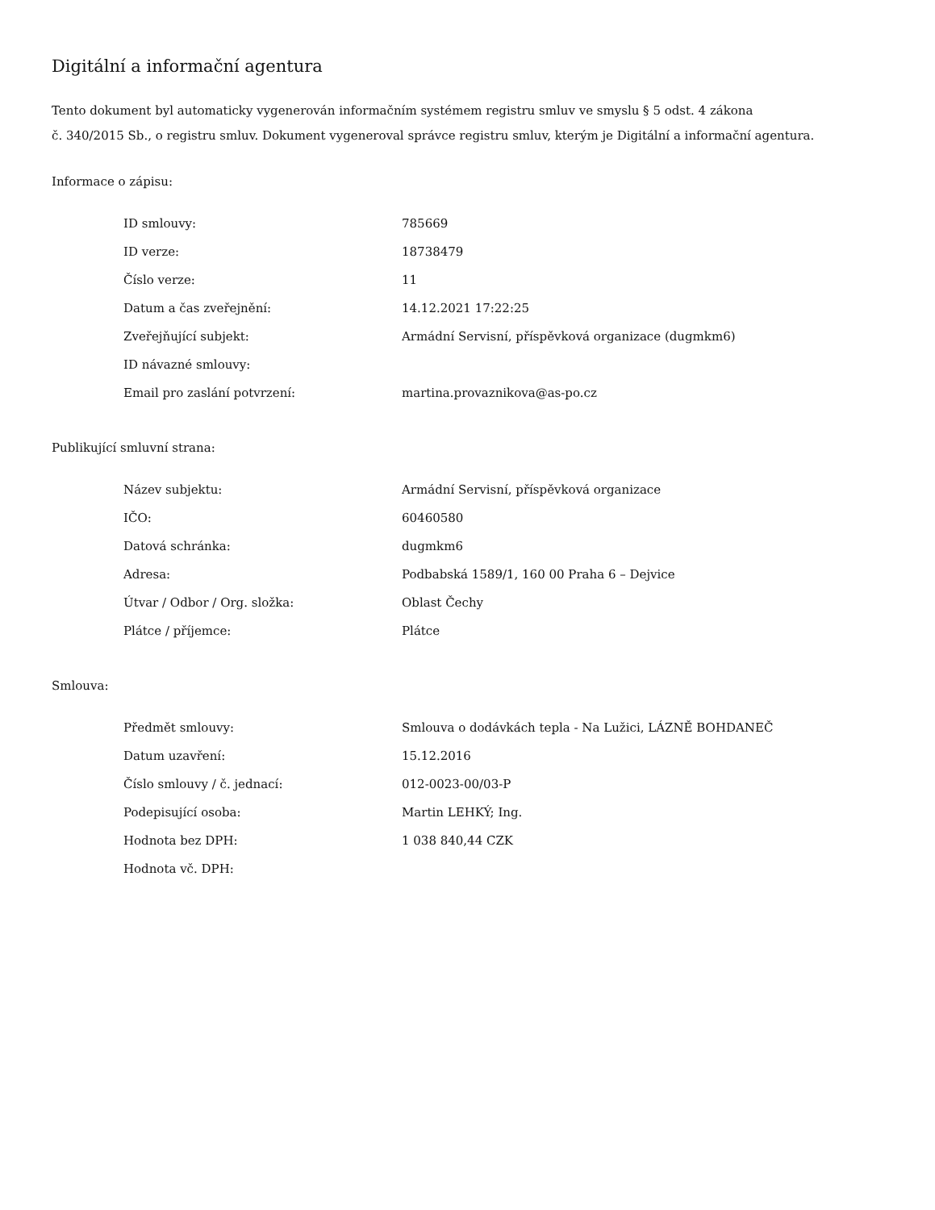Digitální a informační agentura
Tento dokument byl automaticky vygenerován informačním systémem registru smluv ve smyslu § 5 odst. 4 zákona
č. 340/2015 Sb., o registru smluv. Dokument vygeneroval správce registru smluv, kterým je Digitální a informační agentura.
Informace o zápisu:
| ID smlouvy: | 785669 |
| ID verze: | 18738479 |
| Číslo verze: | 11 |
| Datum a čas zveřejnění: | 14.12.2021 17:22:25 |
| Zveřejňující subjekt: | Armádní Servisní, příspěvková organizace (dugmkm6) |
| ID návazné smlouvy: | |
| Email pro zaslání potvrzení: | martina.provaznikova@as-po.cz |
Publikující smluvní strana:
| Název subjektu: | Armádní Servisní, příspěvková organizace |
| IČO: | 60460580 |
| Datová schránka: | dugmkm6 |
| Adresa: | Podbabská 1589/1, 160 00 Praha 6 – Dejvice |
| Útvar / Odbor / Org. složka: | Oblast Čechy |
| Plátce / příjemce: | Plátce |
Smlouva:
| Předmět smlouvy: | Smlouva o dodávkách tepla - Na Lužici, LÁZNĚ BOHDANEČ |
| Datum uzavření: | 15.12.2016 |
| Číslo smlouvy / č. jednací: | 012-0023-00/03-P |
| Podepisující osoba: | Martin LEHKÝ; Ing. |
| Hodnota bez DPH: | 1 038 840,44 CZK |
| Hodnota vč. DPH: | |